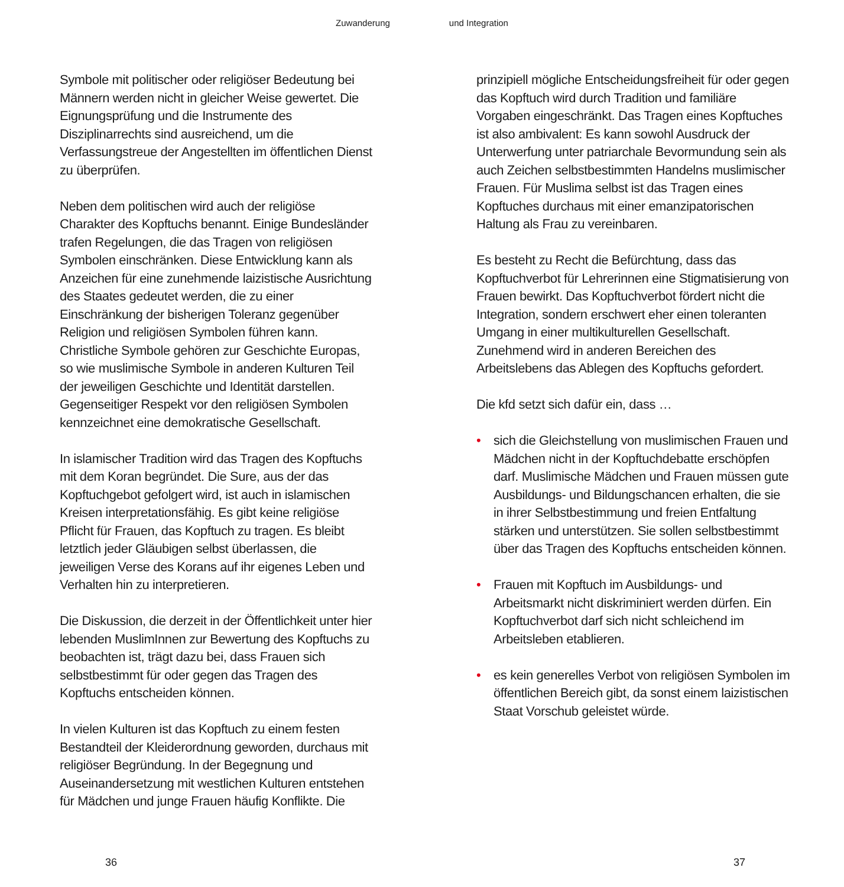Zuwanderung und Integration
Symbole mit politischer oder religiöser Bedeutung bei Männern werden nicht in gleicher Weise gewertet. Die Eignungsprüfung und die Instrumente des Disziplinarrechts sind ausreichend, um die Verfassungstreue der Angestellten im öffentlichen Dienst zu überprüfen.
Neben dem politischen wird auch der religiöse Charakter des Kopftuchs benannt. Einige Bundesländer trafen Regelungen, die das Tragen von religiösen Symbolen einschränken. Diese Entwicklung kann als Anzeichen für eine zunehmende laizistische Ausrichtung des Staates gedeutet werden, die zu einer Einschränkung der bisherigen Toleranz gegenüber Religion und religiösen Symbolen führen kann. Christliche Symbole gehören zur Geschichte Europas, so wie muslimische Symbole in anderen Kulturen Teil der jeweiligen Geschichte und Identität darstellen. Gegenseitiger Respekt vor den religiösen Symbolen kennzeichnet eine demokratische Gesellschaft.
In islamischer Tradition wird das Tragen des Kopftuchs mit dem Koran begründet. Die Sure, aus der das Kopftuchgebot gefolgert wird, ist auch in islamischen Kreisen interpretationsfähig. Es gibt keine religiöse Pflicht für Frauen, das Kopftuch zu tragen. Es bleibt letztlich jeder Gläubigen selbst überlassen, die jeweiligen Verse des Korans auf ihr eigenes Leben und Verhalten hin zu interpretieren.
Die Diskussion, die derzeit in der Öffentlichkeit unter hier lebenden MuslimInnen zur Bewertung des Kopftuchs zu beobachten ist, trägt dazu bei, dass Frauen sich selbstbestimmt für oder gegen das Tragen des Kopftuchs entscheiden können.
In vielen Kulturen ist das Kopftuch zu einem festen Bestandteil der Kleiderordnung geworden, durchaus mit religiöser Begründung. In der Begegnung und Auseinandersetzung mit westlichen Kulturen entstehen für Mädchen und junge Frauen häufig Konflikte. Die
prinzipiell mögliche Entscheidungsfreiheit für oder gegen das Kopftuch wird durch Tradition und familiäre Vorgaben eingeschränkt. Das Tragen eines Kopftuches ist also ambivalent: Es kann sowohl Ausdruck der Unterwerfung unter patriarchale Bevormundung sein als auch Zeichen selbstbestimmten Handelns muslimischer Frauen. Für Muslima selbst ist das Tragen eines Kopftuches durchaus mit einer emanzipatorischen Haltung als Frau zu vereinbaren.
Es besteht zu Recht die Befürchtung, dass das Kopftuchverbot für Lehrerinnen eine Stigmatisierung von Frauen bewirkt. Das Kopftuchverbot fördert nicht die Integration, sondern erschwert eher einen toleranten Umgang in einer multikulturellen Gesellschaft. Zunehmend wird in anderen Bereichen des Arbeitslebens das Ablegen des Kopftuchs gefordert.
Die kfd setzt sich dafür ein, dass …
• sich die Gleichstellung von muslimischen Frauen und Mädchen nicht in der Kopftuchdebatte erschöpfen darf. Muslimische Mädchen und Frauen müssen gute Ausbildungs- und Bildungschancen erhalten, die sie in ihrer Selbstbestimmung und freien Entfaltung stärken und unterstützen. Sie sollen selbstbestimmt über das Tragen des Kopftuchs entscheiden können.
• Frauen mit Kopftuch im Ausbildungs- und Arbeitsmarkt nicht diskriminiert werden dürfen. Ein Kopftuchverbot darf sich nicht schleichend im Arbeitsleben etablieren.
• es kein generelles Verbot von religiösen Symbolen im öffentlichen Bereich gibt, da sonst einem laizistischen Staat Vorschub geleistet würde.
36 37